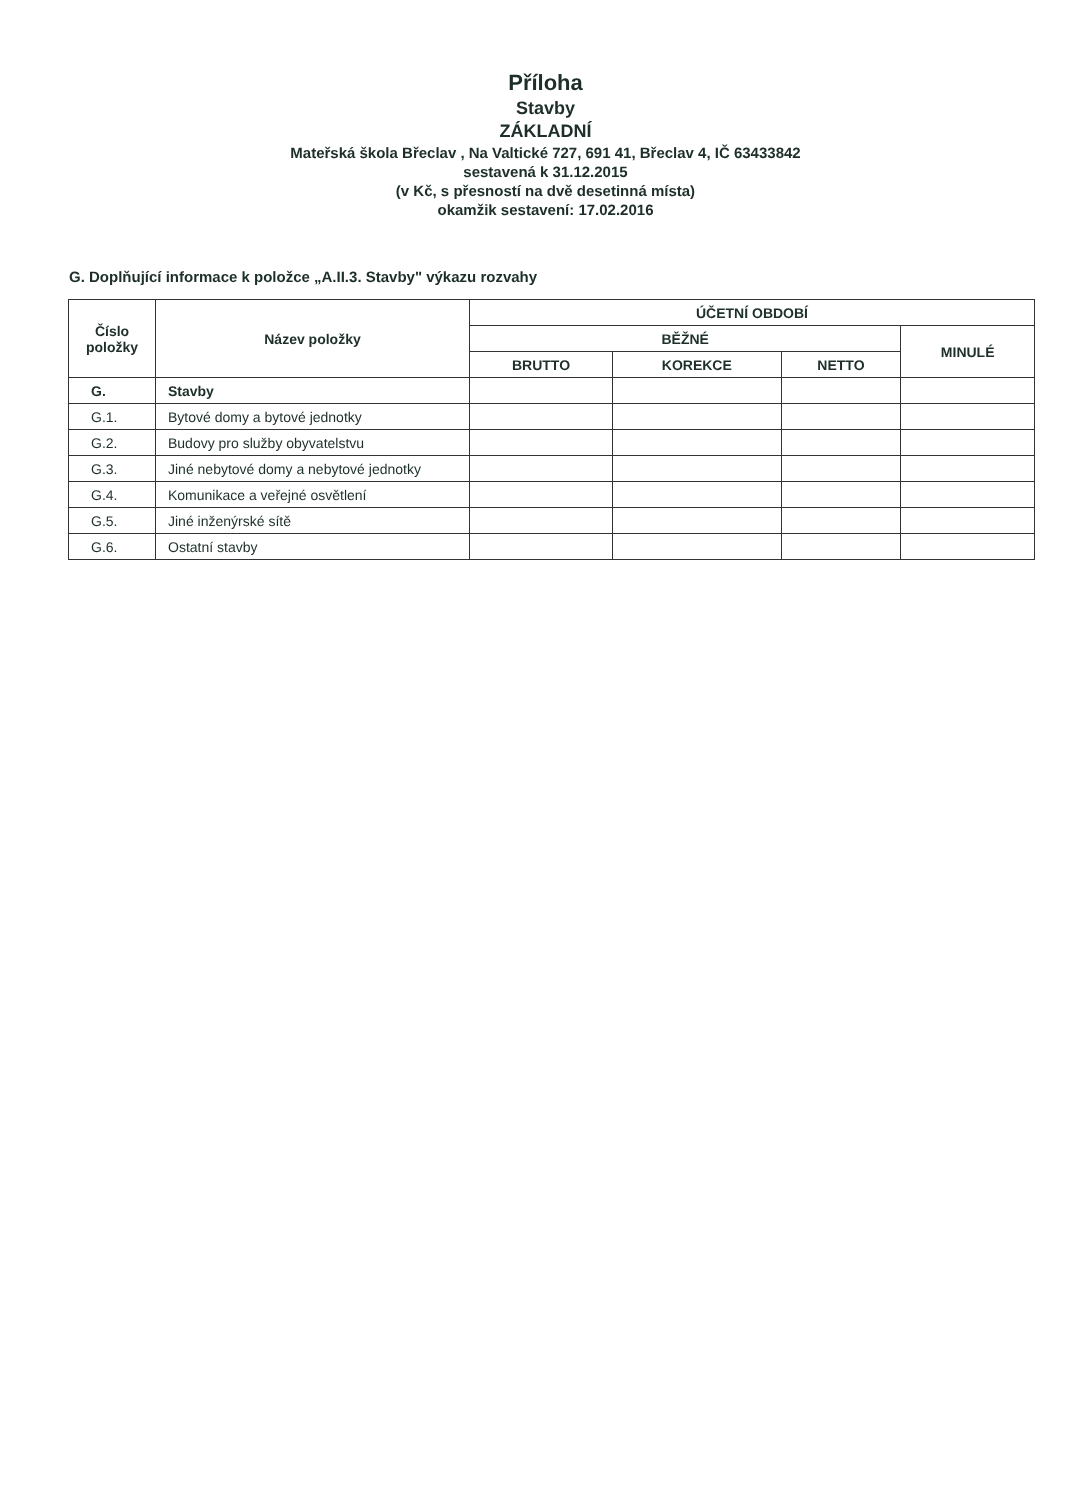Příloha
Stavby
ZÁKLADNÍ
Mateřská škola Břeclav , Na Valtické 727, 691 41, Břeclav 4, IČ 63433842
sestavená k 31.12.2015
(v Kč, s přesností na dvě desetinná místa)
okamžik sestavení: 17.02.2016
G. Doplňující informace k položce „A.II.3. Stavby" výkazu rozvahy
| Číslo položky | Název položky | ÚČETNÍ OBDOBÍ | | | |
| --- | --- | --- | --- | --- | --- |
| | | BĚŽNÉ | | | MINULÉ |
| | | BRUTTO | KOREKCE | NETTO | |
| G. | Stavby | | | | |
| G.1. | Bytové domy a bytové jednotky | | | | |
| G.2. | Budovy pro služby obyvatelstvu | | | | |
| G.3. | Jiné nebytové domy a nebytové jednotky | | | | |
| G.4. | Komunikace a veřejné osvětlení | | | | |
| G.5. | Jiné inženýrské sítě | | | | |
| G.6. | Ostatní stavby | | | | |